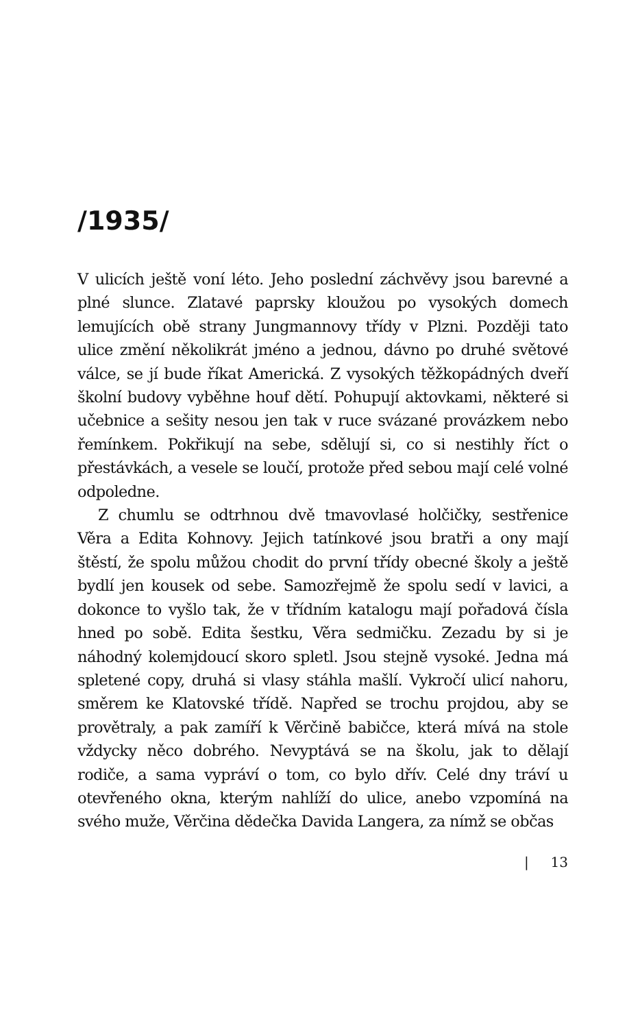/1935/
V ulicích ještě voní léto. Jeho poslední záchvěvy jsou barevné a plné slunce. Zlatavé paprsky kloužou po vysokých domech lemujících obě strany Jungmannovy třídy v Plzni. Později tato ulice změní několikrát jméno a jednou, dávno po druhé světové válce, se jí bude říkat Americká. Z vysokých těžkopádných dveří školní budovy vyběhne houf dětí. Pohupují aktovkami, některé si učebnice a sešity nesou jen tak v ruce svázané provázkem nebo řemínkem. Pokřikují na sebe, sdělují si, co si nestihly říct o přestávkách, a vesele se loučí, protože před sebou mají celé volné odpoledne.
Z chumlu se odtrhnou dvě tmavovlasé holčičky, sestřenice Věra a Edita Kohnovy. Jejich tatínkové jsou bratři a ony mají štěstí, že spolu můžou chodit do první třídy obecné školy a ještě bydlí jen kousek od sebe. Samozřejmě že spolu sedí v lavici, a dokonce to vyšlo tak, že v třídním katalogu mají pořadová čísla hned po sobě. Edita šestku, Věra sedmičku. Zezadu by si je náhodný kolemjdoucí skoro spletl. Jsou stejně vysoké. Jedna má spletené copy, druhá si vlasy stáhla mašlí. Vykročí ulicí nahoru, směrem ke Klatovské třídě. Napřed se trochu projdou, aby se provětraly, a pak zamíří k Věrčině babičce, která mívá na stole vždycky něco dobrého. Nevyptává se na školu, jak to dělají rodiče, a sama vypráví o tom, co bylo dřív. Celé dny tráví u otevřeného okna, kterým nahlíží do ulice, anebo vzpomíná na svého muže, Věrčina dědečka Davida Langera, za nímž se občas
| 13